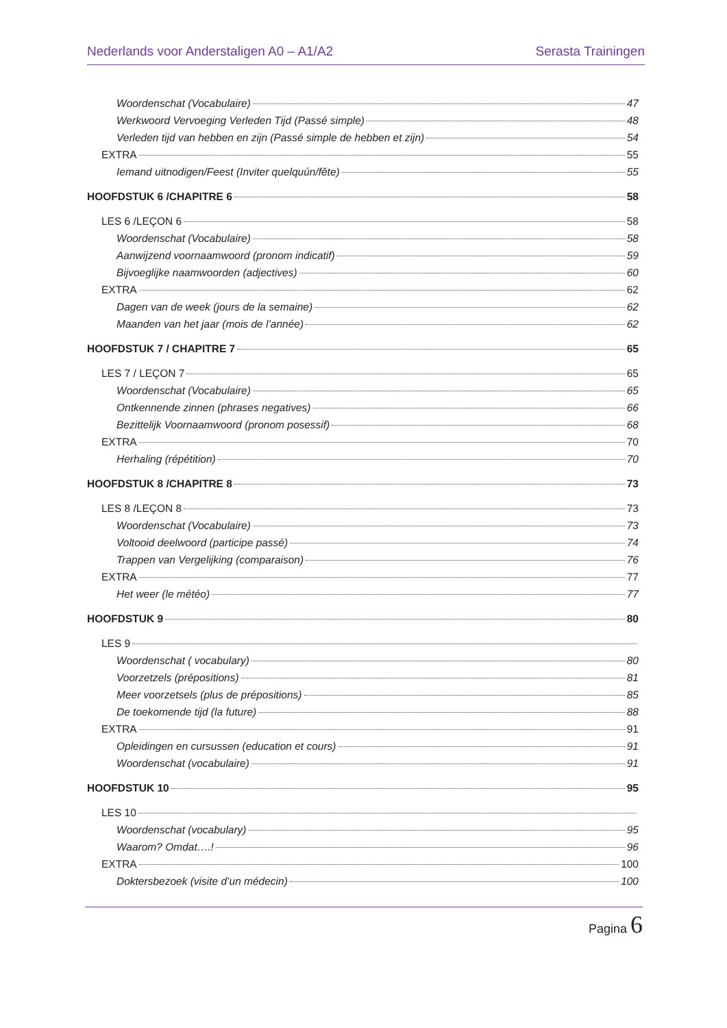Nederlands voor Anderstaligen A0 – A1/A2 Serasta Trainingen
Woordenschat (Vocabulaire) 47
Werkwoord Vervoeging Verleden Tijd (Passé simple) 48
Verleden tijd van hebben en zijn (Passé simple de hebben et zijn) 54
EXTRA 55
Iemand uitnodigen/Feest (Inviter quelquún/fête) 55
HOOFDSTUK 6 /CHAPITRE 6 58
LES 6 /LEÇON 6 58
Woordenschat (Vocabulaire) 58
Aanwijzend voornaamwoord (pronom indicatif) 59
Bijvoeglijke naamwoorden (adjectives) 60
EXTRA 62
Dagen van de week (jours de la semaine) 62
Maanden van het jaar (mois de l’année) 62
HOOFDSTUK 7 / CHAPITRE 7 65
LES 7 / LEÇON 7 65
Woordenschat (Vocabulaire) 65
Ontkennende zinnen (phrases negatives) 66
Bezittelijk Voornaamwoord (pronom posessif) 68
EXTRA 70
Herhaling (répétition) 70
HOOFDSTUK 8 /CHAPITRE 8 73
LES 8 /LEÇON 8 73
Woordenschat (Vocabulaire) 73
Voltooid deelwoord (participe passé) 74
Trappen van Vergelijking (comparaison) 76
EXTRA 77
Het weer (le météo) 77
HOOFDSTUK 9 80
LES 9
Woordenschat ( vocabulary) 80
Voorzetzels (prépositions) 81
Meer voorzetsels (plus de prépositions) 85
De toekomende tijd (la future) 88
EXTRA 91
Opleidingen en cursussen (education et cours) 91
Woordenschat (vocabulaire) 91
HOOFDSTUK 10 95
LES 10
Woordenschat (vocabulary) 95
Waarom? Omdat….! 96
EXTRA 100
Doktersbezoek (visite d’un médecin) 100
Pagina 6